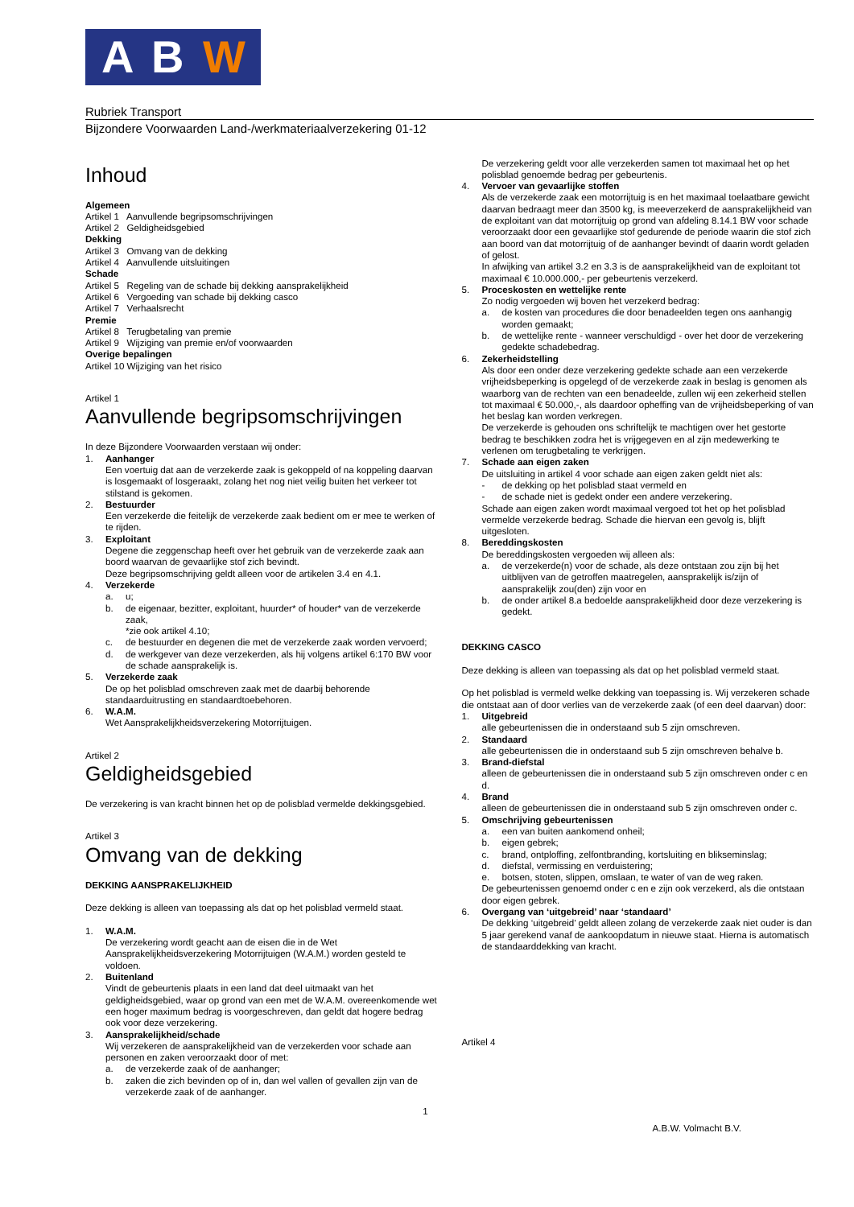A B W
Rubriek Transport
Bijzondere Voorwaarden Land-/werkmateriaalverzekering 01-12
Inhoud
Algemeen
Artikel 1 Aanvullende begripsomschrijvingen
Artikel 2 Geldigheidsgebied
Dekking
Artikel 3 Omvang van de dekking
Artikel 4 Aanvullende uitsluitingen
Schade
Artikel 5 Regeling van de schade bij dekking aansprakelijkheid
Artikel 6 Vergoeding van schade bij dekking casco
Artikel 7 Verhaalsrecht
Premie
Artikel 8 Terugbetaling van premie
Artikel 9 Wijziging van premie en/of voorwaarden
Overige bepalingen
Artikel 10 Wijziging van het risico
Artikel 1
Aanvullende begripsomschrijvingen
In deze Bijzondere Voorwaarden verstaan wij onder:
1. Aanhanger
Een voertuig dat aan de verzekerde zaak is gekoppeld of na koppeling daarvan is losgemaakt of losgeraakt, zolang het nog niet veilig buiten het verkeer tot stilstand is gekomen.
2. Bestuurder
Een verzekerde die feitelijk de verzekerde zaak bedient om er mee te werken of te rijden.
3. Exploitant
Degene die zeggenschap heeft over het gebruik van de verzekerde zaak aan boord waarvan de gevaarlijke stof zich bevindt.
Deze begripsomschrijving geldt alleen voor de artikelen 3.4 en 4.1.
4. Verzekerde
a. u;
b. de eigenaar, bezitter, exploitant, huurder* of houder* van de verzekerde zaak,
*zie ook artikel 4.10;
c. de bestuurder en degenen die met de verzekerde zaak worden vervoerd;
d. de werkgever van deze verzekerden, als hij volgens artikel 6:170 BW voor de schade aansprakelijk is.
5. Verzekerde zaak
De op het polisblad omschreven zaak met de daarbij behorende standaarduitrusting en standaardtoebehoren.
6. W.A.M.
Wet Aansprakelijkheidsverzekering Motorrijtuigen.
Artikel 2
Geldigheidsgebied
De verzekering is van kracht binnen het op de polisblad vermelde dekkingsgebied.
Artikel 3
Omvang van de dekking
DEKKING AANSPRAKELIJKHEID
Deze dekking is alleen van toepassing als dat op het polisblad vermeld staat.
1. W.A.M.
De verzekering wordt geacht aan de eisen die in de Wet Aansprakelijkheidsverzekering Motorrijtuigen (W.A.M.) worden gesteld te voldoen.
2. Buitenland
Vindt de gebeurtenis plaats in een land dat deel uitmaakt van het geldigheidsgebied, waar op grond van een met de W.A.M. overeenkomende wet een hoger maximum bedrag is voorgeschreven, dan geldt dat hogere bedrag ook voor deze verzekering.
3. Aansprakelijkheid/schade
Wij verzekeren de aansprakelijkheid van de verzekerden voor schade aan personen en zaken veroorzaakt door of met:
a. de verzekerde zaak of de aanhanger;
b. zaken die zich bevinden op of in, dan wel vallen of gevallen zijn van de verzekerde zaak of de aanhanger.
De verzekering geldt voor alle verzekerden samen tot maximaal het op het polisblad genoemde bedrag per gebeurtenis.
4. Vervoer van gevaarlijke stoffen
Als de verzekerde zaak een motorrijtuig is en het maximaal toelaatbare gewicht daarvan bedraagt meer dan 3500 kg, is meeverzekerd de aansprakelijkheid van de exploitant van dat motorrijtuig op grond van afdeling 8.14.1 BW voor schade veroorzaakt door een gevaarlijke stof gedurende de periode waarin die stof zich aan boord van dat motorrijtuig of de aanhanger bevindt of daarin wordt geladen of gelost.
In afwijking van artikel 3.2 en 3.3 is de aansprakelijkheid van de exploitant tot maximaal € 10.000.000,- per gebeurtenis verzekerd.
5. Proceskosten en wettelijke rente
Zo nodig vergoeden wij boven het verzekerd bedrag:
a. de kosten van procedures die door benadeelden tegen ons aanhangig worden gemaakt;
b. de wettelijke rente - wanneer verschuldigd - over het door de verzekering gedekte schadebedrag.
6. Zekerheidstelling
Als door een onder deze verzekering gedekte schade aan een verzekerde vrijheidsbeperking is opgelegd of de verzekerde zaak in beslag is genomen als waarborg van de rechten van een benadeelde, zullen wij een zekerheid stellen tot maximaal € 50.000,-, als daardoor opheffing van de vrijheidsbeperking of van het beslag kan worden verkregen.
De verzekerde is gehouden ons schriftelijk te machtigen over het gestorte bedrag te beschikken zodra het is vrijgegeven en al zijn medewerking te verlenen om terugbetaling te verkrijgen.
7. Schade aan eigen zaken
De uitsluiting in artikel 4 voor schade aan eigen zaken geldt niet als:
- de dekking op het polisblad staat vermeld en
- de schade niet is gedekt onder een andere verzekering.
Schade aan eigen zaken wordt maximaal vergoed tot het op het polisblad vermelde verzekerde bedrag. Schade die hiervan een gevolg is, blijft uitgesloten.
8. Bereddingskosten
De bereddingskosten vergoeden wij alleen als:
a. de verzekerde(n) voor de schade, als deze ontstaan zou zijn bij het uitblijven van de getroffen maatregelen, aansprakelijk is/zijn of aansprakelijk zou(den) zijn voor en
b. de onder artikel 8.a bedoelde aansprakelijkheid door deze verzekering is gedekt.
DEKKING CASCO
Deze dekking is alleen van toepassing als dat op het polisblad vermeld staat.
Op het polisblad is vermeld welke dekking van toepassing is. Wij verzekeren schade die ontstaat aan of door verlies van de verzekerde zaak (of een deel daarvan) door:
1. Uitgebreid
alle gebeurtenissen die in onderstaand sub 5 zijn omschreven.
2. Standaard
alle gebeurtenissen die in onderstaand sub 5 zijn omschreven behalve b.
3. Brand-diefstal
alleen de gebeurtenissen die in onderstaand sub 5 zijn omschreven onder c en d.
4. Brand
alleen de gebeurtenissen die in onderstaand sub 5 zijn omschreven onder c.
5. Omschrijving gebeurtenissen
a. een van buiten aankomend onheil;
b. eigen gebrek;
c. brand, ontploffing, zelfontbranding, kortsluiting en blikseminslag;
d. diefstal, vermissing en verduistering;
e. botsen, stoten, slippen, omslaan, te water of van de weg raken.
De gebeurtenissen genoemd onder c en e zijn ook verzekerd, als die ontstaan door eigen gebrek.
6. Overgang van ‘uitgebreid’ naar ‘standaard’
De dekking ‘uitgebreid’ geldt alleen zolang de verzekerde zaak niet ouder is dan 5 jaar gerekend vanaf de aankoopdatum in nieuwe staat. Hierna is automatisch de standaarddekking van kracht.
Artikel 4
1
A.B.W. Volmacht B.V.